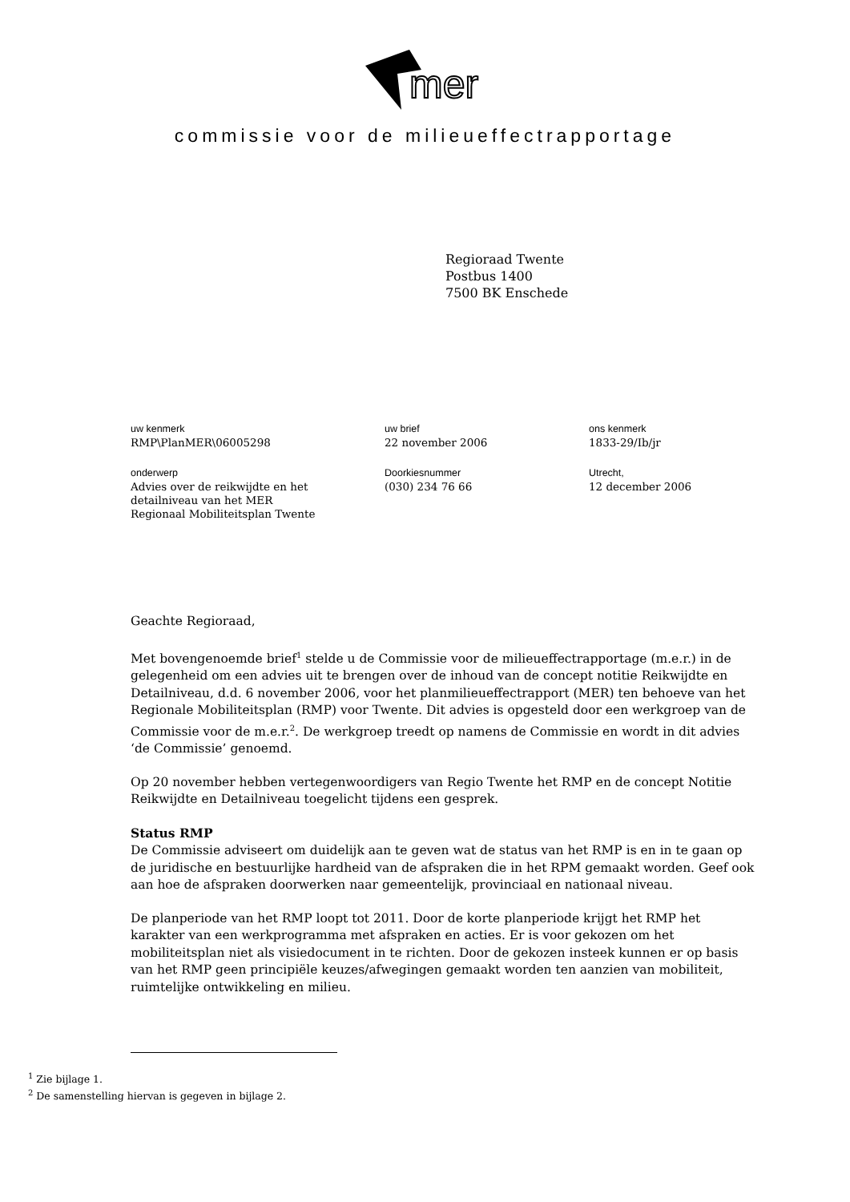mer
commissie voor de milieueffectrapportage
Regioraad Twente
Postbus 1400
7500 BK Enschede
uw kenmerk
RMP\PlanMER\06005298
onderwerp
Advies over de reikwijdte en het
detailniveau van het MER
Regionaal Mobiliteitsplan Twente
uw brief
22 november 2006
Doorkiesnummer
(030) 234 76 66
ons kenmerk
1833-29/Ib/jr
Utrecht,
12 december 2006
Geachte Regioraad,
Met bovengenoemde brief<sup>1</sup> stelde u de Commissie voor de milieueffectrapportage (m.e.r.) in de gelegenheid om een advies uit te brengen over de inhoud van de concept notitie Reikwijdte en Detailniveau, d.d. 6 november 2006, voor het planmilieueffectrapport (MER) ten behoeve van het Regionale Mobiliteitsplan (RMP) voor Twente. Dit advies is opgesteld door een werkgroep van de Commissie voor de m.e.r.<sup>2</sup>. De werkgroep treedt op namens de Commissie en wordt in dit advies ‘de Commissie’ genoemd.
Op 20 november hebben vertegenwoordigers van Regio Twente het RMP en de concept Notitie Reikwijdte en Detailniveau toegelicht tijdens een gesprek.
Status RMP
De Commissie adviseert om duidelijk aan te geven wat de status van het RMP is en in te gaan op de juridische en bestuurlijke hardheid van de afspraken die in het RPM gemaakt worden. Geef ook aan hoe de afspraken doorwerken naar gemeentelijk, provinciaal en nationaal niveau.
De planperiode van het RMP loopt tot 2011. Door de korte planperiode krijgt het RMP het karakter van een werkprogramma met afspraken en acties. Er is voor gekozen om het mobiliteitsplan niet als visiedocument in te richten. Door de gekozen insteek kunnen er op basis van het RMP geen principiële keuzes/afwegingen gemaakt worden ten aanzien van mobiliteit, ruimtelijke ontwikkeling en milieu.
<sup>1</sup> Zie bijlage 1.
<sup>2</sup> De samenstelling hiervan is gegeven in bijlage 2.